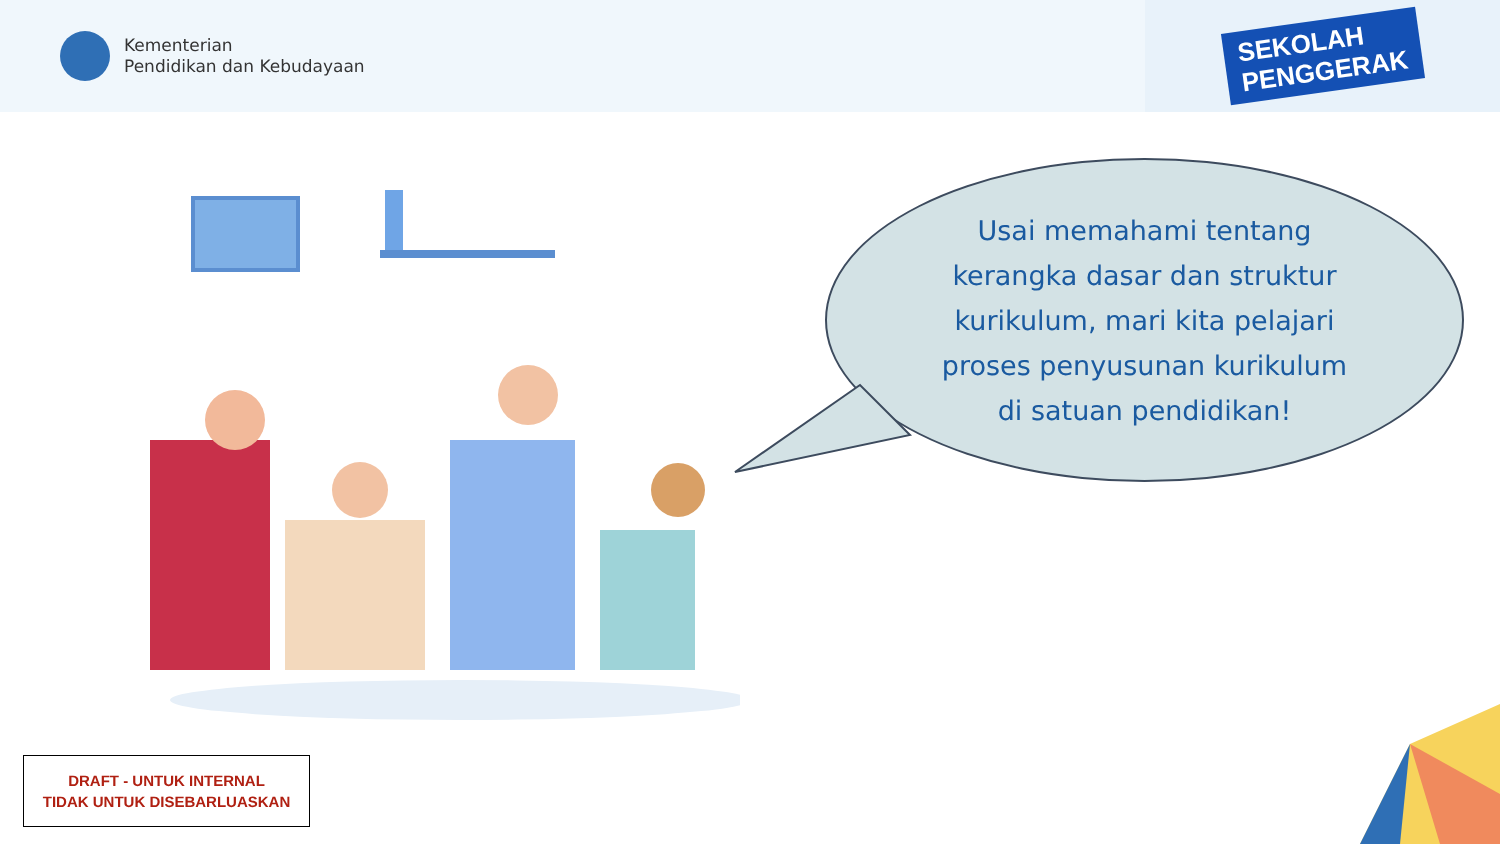Kementerian
Pendidikan dan Kebudayaan
SEKOLAH
PENGGERAK
Usai memahami tentang
kerangka dasar dan struktur
kurikulum, mari kita pelajari
proses penyusunan kurikulum
di satuan pendidikan!
DRAFT - UNTUK INTERNAL
TIDAK UNTUK DISEBARLUASKAN